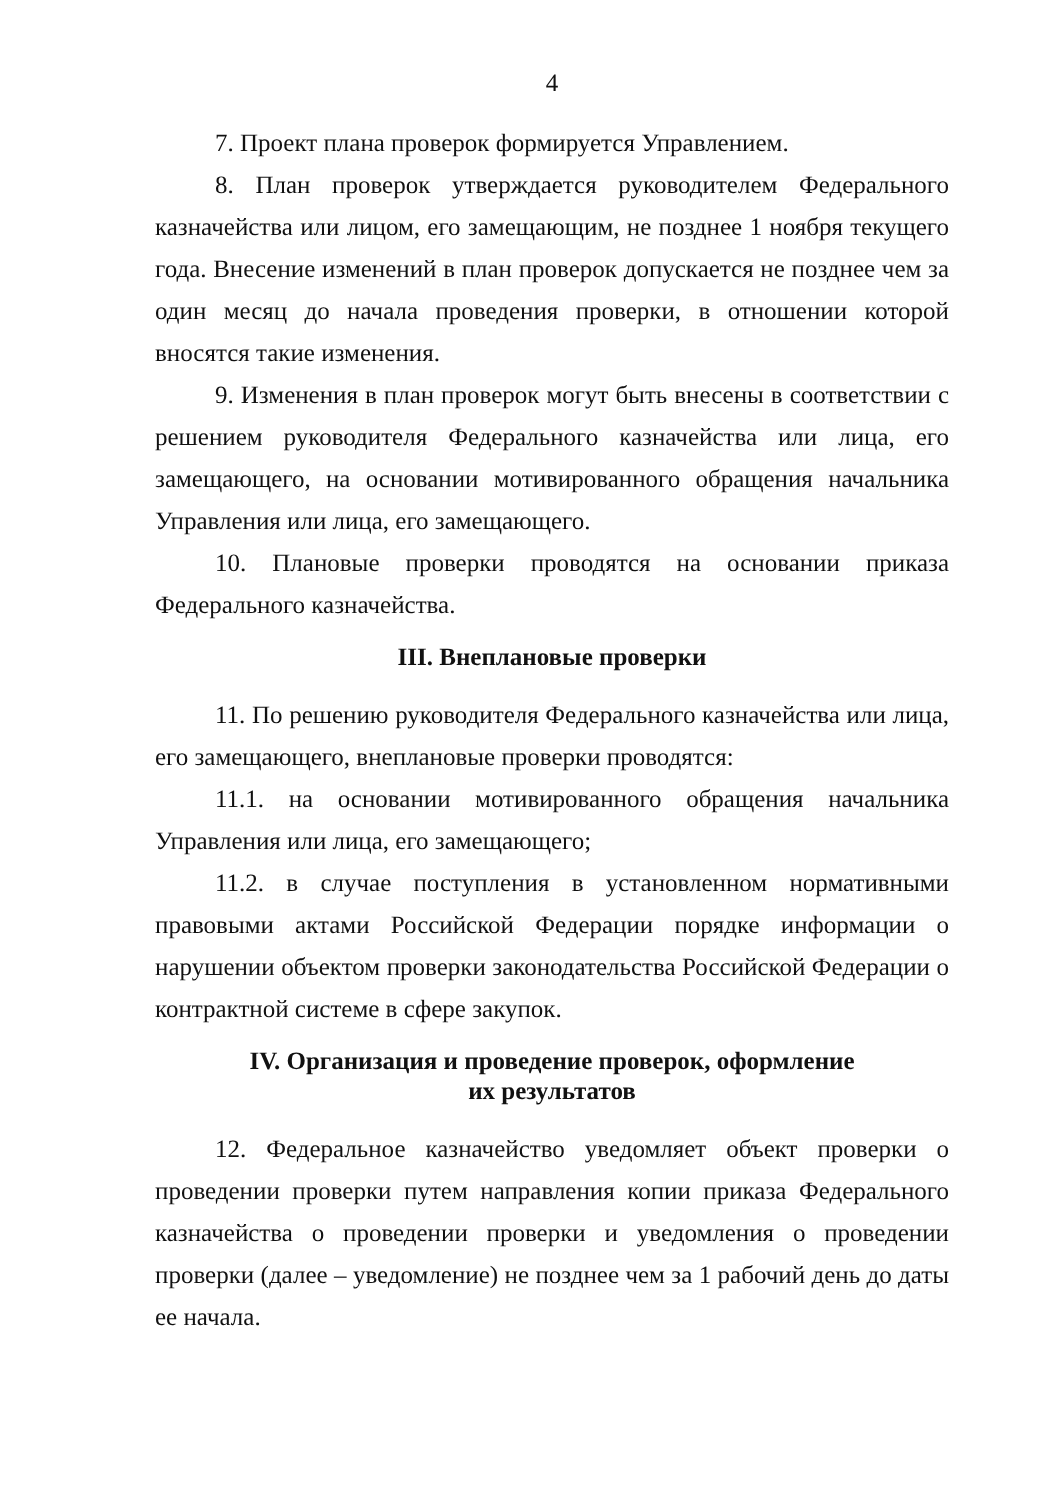4
7. Проект плана проверок формируется Управлением.
8. План проверок утверждается руководителем Федерального казначейства или лицом, его замещающим, не позднее 1 ноября текущего года. Внесение изменений в план проверок допускается не позднее чем за один месяц до начала проведения проверки, в отношении которой вносятся такие изменения.
9. Изменения в план проверок могут быть внесены в соответствии с решением руководителя Федерального казначейства или лица, его замещающего, на основании мотивированного обращения начальника Управления или лица, его замещающего.
10. Плановые проверки проводятся на основании приказа Федерального казначейства.
III. Внеплановые проверки
11. По решению руководителя Федерального казначейства или лица, его замещающего, внеплановые проверки проводятся:
11.1. на основании мотивированного обращения начальника Управления или лица, его замещающего;
11.2. в случае поступления в установленном нормативными правовыми актами Российской Федерации порядке информации о нарушении объектом проверки законодательства Российской Федерации о контрактной системе в сфере закупок.
IV. Организация и проведение проверок, оформление
их результатов
12. Федеральное казначейство уведомляет объект проверки о проведении проверки путем направления копии приказа Федерального казначейства о проведении проверки и уведомления о проведении проверки (далее – уведомление) не позднее чем за 1 рабочий день до даты ее начала.